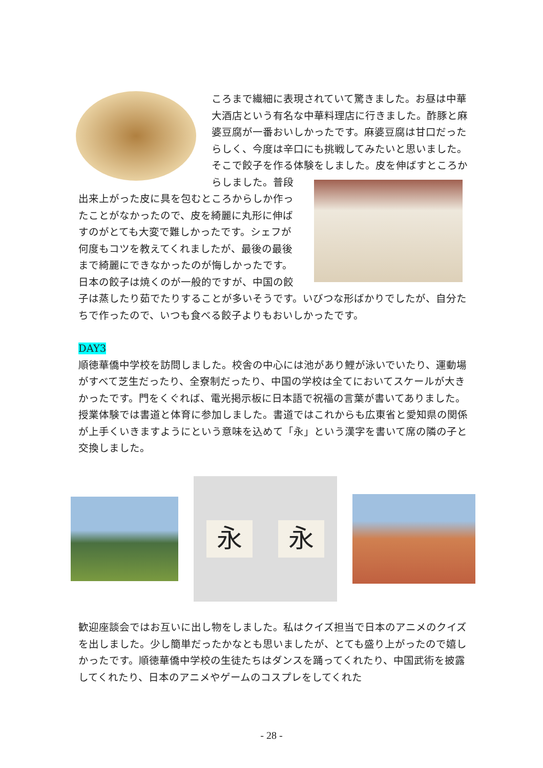ころまで繊細に表現されていて驚きました。お昼は中華大酒店という有名な中華料理店に行きました。酢豚と麻婆豆腐が一番おいしかったです。麻婆豆腐は甘口だったらしく、今度は辛口にも挑戦してみたいと思いました。そこで餃子を作る体験をしました。 皮を伸ばすところからしました。普段出来上がった皮に具を包むところからしか作ったことがなかったので、皮を綺麗に丸形に伸ばすのがとても大変で難しかったです。シェフが何度もコツを教えてくれましたが、最後の最後まで綺麗にできなかったのが悔しかったです。日本の餃子は焼くのが一般的ですが、中国の餃子は蒸したり茹でたりすることが多いそうです。いびつな形ばかりでしたが、自分たちで作ったので、いつも食べる餃子よりもおいしかったです。
DAY3
順徳華僑中学校を訪問しました。校舎の中心には池があり鯉が泳いでいたり、運動場がすべて芝生だったり、全寮制だったり、中国の学校は全てにおいてスケールが大きかったです。門をくぐれば、電光掲示板に日本語で祝福の言葉が書いてありました。授業体験では書道と体育に参加しました。書道ではこれからも広東省と愛知県の関係が上手くいきますようにという意味を込めて「永」という漢字を書いて席の隣の子と交換しました。
永 永
歓迎座談会ではお互いに出し物をしました。私はクイズ担当で日本のアニメのクイズを出しました。少し簡単だったかなとも思いましたが、とても盛り上がったので嬉しかったです。順徳華僑中学校の生徒たちはダンスを踊ってくれたり、中国武術を披露してくれたり、日本のアニメやゲームのコスプレをしてくれた
- 28 -